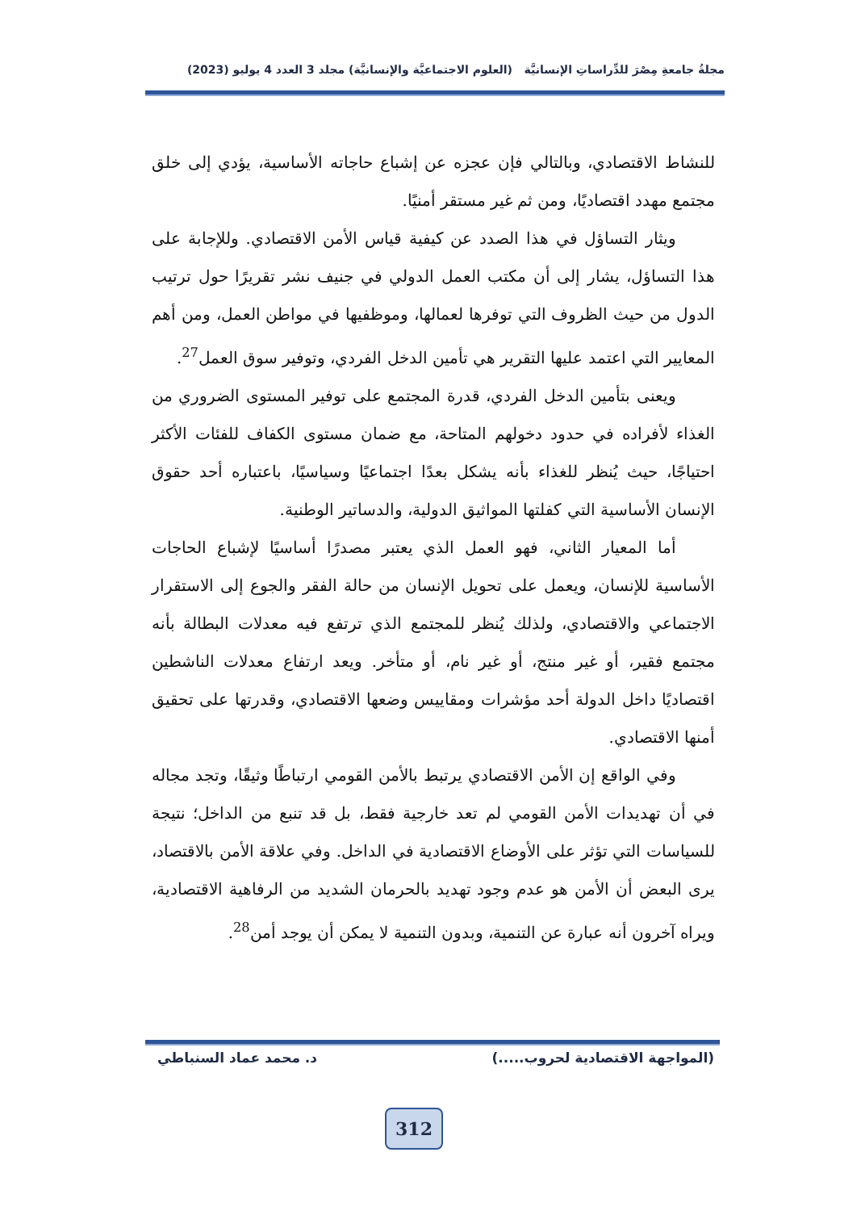مجلةُ جامعةِ مِصْرَ للدِّراساتِ الإنسانيَّة (العلوم الاجتماعيَّة والإنسانيَّة) مجلد 3 العدد 4 يوليو (2023)
للنشاط الاقتصادي، وبالتالي فإن عجزه عن إشباع حاجاته الأساسية، يؤدي إلى خلق مجتمع مهدد اقتصاديًا، ومن ثم غير مستقر أمنيًا.
ويثار التساؤل في هذا الصدد عن كيفية قياس الأمن الاقتصادي. وللإجابة على هذا التساؤل، يشار إلى أن مكتب العمل الدولي في جنيف نشر تقريرًا حول ترتيب الدول من حيث الظروف التي توفرها لعمالها، وموظفيها في مواطن العمل، ومن أهم المعايير التي اعتمد عليها التقرير هي تأمين الدخل الفردي، وتوفير سوق العمل<sup>27</sup>.
ويعنى بتأمين الدخل الفردي، قدرة المجتمع على توفير المستوى الضروري من الغذاء لأفراده في حدود دخولهم المتاحة، مع ضمان مستوى الكفاف للفئات الأكثر احتياجًا، حيث يُنظر للغذاء بأنه يشكل بعدًا اجتماعيًا وسياسيًا، باعتباره أحد حقوق الإنسان الأساسية التي كفلتها المواثيق الدولية، والدساتير الوطنية.
أما المعيار الثاني، فهو العمل الذي يعتبر مصدرًا أساسيًا لإشباع الحاجات الأساسية للإنسان، ويعمل على تحويل الإنسان من حالة الفقر والجوع إلى الاستقرار الاجتماعي والاقتصادي، ولذلك يُنظر للمجتمع الذي ترتفع فيه معدلات البطالة بأنه مجتمع فقير، أو غير منتج، أو غير نام، أو متأخر. ويعد ارتفاع معدلات الناشطين اقتصاديًا داخل الدولة أحد مؤشرات ومقاييس وضعها الاقتصادي، وقدرتها على تحقيق أمنها الاقتصادي.
وفي الواقع إن الأمن الاقتصادي يرتبط بالأمن القومي ارتباطًا وثيقًا، وتجد مجاله في أن تهديدات الأمن القومي لم تعد خارجية فقط، بل قد تنبع من الداخل؛ نتيجة للسياسات التي تؤثر على الأوضاع الاقتصادية في الداخل. وفي علاقة الأمن بالاقتصاد، يرى البعض أن الأمن هو عدم وجود تهديد بالحرمان الشديد من الرفاهية الاقتصادية، ويراه آخرون أنه عبارة عن التنمية، وبدون التنمية لا يمكن أن يوجد أمن<sup>28</sup>.
(المواجهة الاقتصادية لحروب.....) د. محمد عماد السنباطي
312